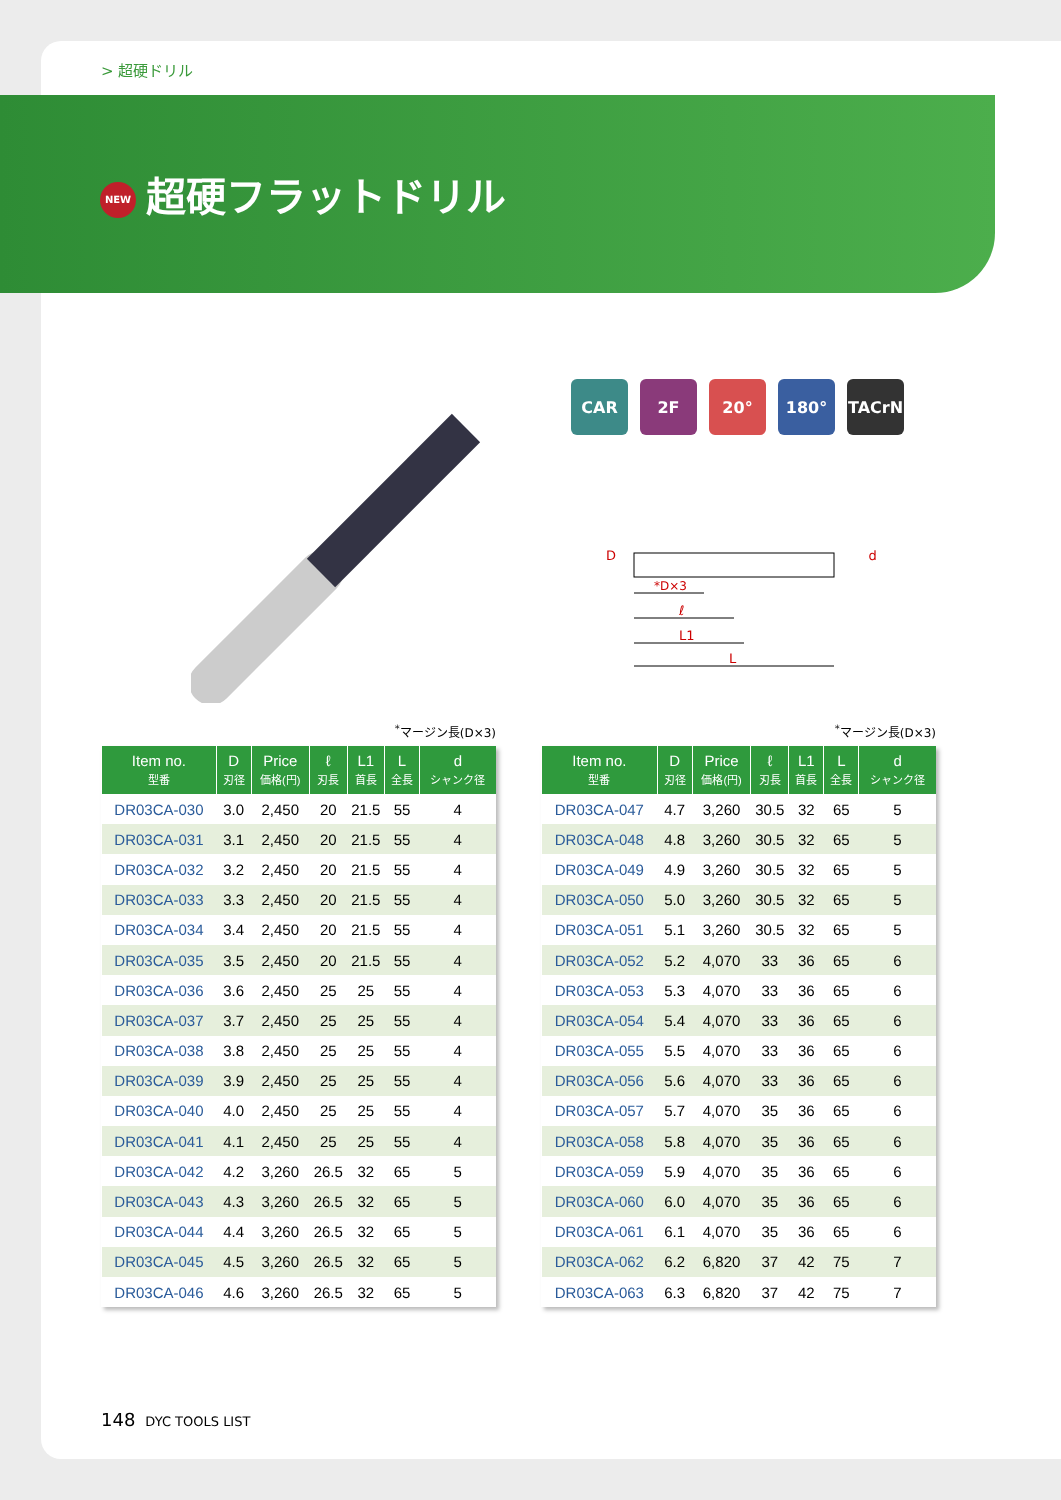> 超硬ドリル
NEW 超硬フラットドリル
CAR 2F 20° 180° TACrN
D
*D×3
ℓ
L1
L
d
<sup>*</sup> マージン長(D×3)
| Item no. 型番 | D 刃径 | Price 価格(円) | ℓ 刃長 | L1 首長 | L 全長 | d シャンク径 |
| --- | --- | --- | --- | --- | --- | --- |
| DR03CA-030 | 3.0 | 2,450 | 20 | 21.5 | 55 | 4 |
| DR03CA-031 | 3.1 | 2,450 | 20 | 21.5 | 55 | 4 |
| DR03CA-032 | 3.2 | 2,450 | 20 | 21.5 | 55 | 4 |
| DR03CA-033 | 3.3 | 2,450 | 20 | 21.5 | 55 | 4 |
| DR03CA-034 | 3.4 | 2,450 | 20 | 21.5 | 55 | 4 |
| DR03CA-035 | 3.5 | 2,450 | 20 | 21.5 | 55 | 4 |
| DR03CA-036 | 3.6 | 2,450 | 25 | 25 | 55 | 4 |
| DR03CA-037 | 3.7 | 2,450 | 25 | 25 | 55 | 4 |
| DR03CA-038 | 3.8 | 2,450 | 25 | 25 | 55 | 4 |
| DR03CA-039 | 3.9 | 2,450 | 25 | 25 | 55 | 4 |
| DR03CA-040 | 4.0 | 2,450 | 25 | 25 | 55 | 4 |
| DR03CA-041 | 4.1 | 2,450 | 25 | 25 | 55 | 4 |
| DR03CA-042 | 4.2 | 3,260 | 26.5 | 32 | 65 | 5 |
| DR03CA-043 | 4.3 | 3,260 | 26.5 | 32 | 65 | 5 |
| DR03CA-044 | 4.4 | 3,260 | 26.5 | 32 | 65 | 5 |
| DR03CA-045 | 4.5 | 3,260 | 26.5 | 32 | 65 | 5 |
| DR03CA-046 | 4.6 | 3,260 | 26.5 | 32 | 65 | 5 |
<sup>*</sup> マージン長(D×3)
| Item no. 型番 | D 刃径 | Price 価格(円) | ℓ 刃長 | L1 首長 | L 全長 | d シャンク径 |
| --- | --- | --- | --- | --- | --- | --- |
| DR03CA-047 | 4.7 | 3,260 | 30.5 | 32 | 65 | 5 |
| DR03CA-048 | 4.8 | 3,260 | 30.5 | 32 | 65 | 5 |
| DR03CA-049 | 4.9 | 3,260 | 30.5 | 32 | 65 | 5 |
| DR03CA-050 | 5.0 | 3,260 | 30.5 | 32 | 65 | 5 |
| DR03CA-051 | 5.1 | 3,260 | 30.5 | 32 | 65 | 5 |
| DR03CA-052 | 5.2 | 4,070 | 33 | 36 | 65 | 6 |
| DR03CA-053 | 5.3 | 4,070 | 33 | 36 | 65 | 6 |
| DR03CA-054 | 5.4 | 4,070 | 33 | 36 | 65 | 6 |
| DR03CA-055 | 5.5 | 4,070 | 33 | 36 | 65 | 6 |
| DR03CA-056 | 5.6 | 4,070 | 33 | 36 | 65 | 6 |
| DR03CA-057 | 5.7 | 4,070 | 35 | 36 | 65 | 6 |
| DR03CA-058 | 5.8 | 4,070 | 35 | 36 | 65 | 6 |
| DR03CA-059 | 5.9 | 4,070 | 35 | 36 | 65 | 6 |
| DR03CA-060 | 6.0 | 4,070 | 35 | 36 | 65 | 6 |
| DR03CA-061 | 6.1 | 4,070 | 35 | 36 | 65 | 6 |
| DR03CA-062 | 6.2 | 6,820 | 37 | 42 | 75 | 7 |
| DR03CA-063 | 6.3 | 6,820 | 37 | 42 | 75 | 7 |
148 DYC TOOLS LIST